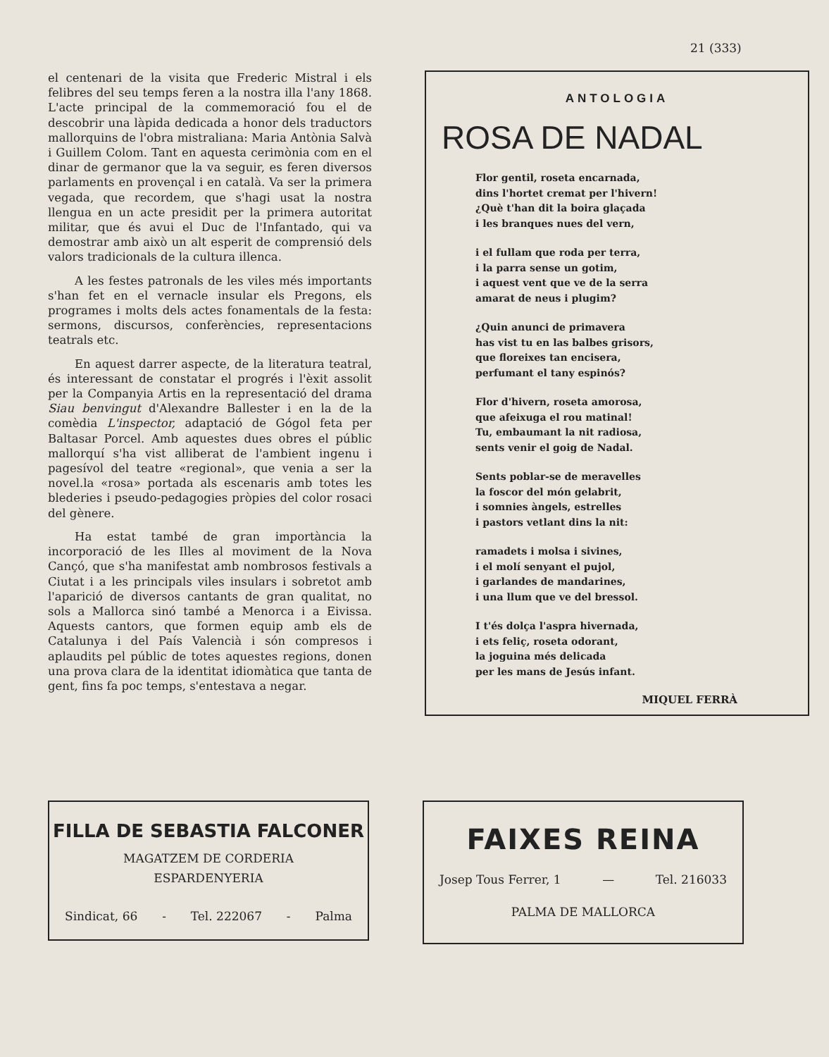21 (333)
el centenari de la visita que Frederic Mistral i els felibres del seu temps feren a la nostra illa l'any 1868. L'acte principal de la commemoració fou el de descobrir una làpida dedicada a honor dels traductors mallorquins de l'obra mistraliana: Maria Antònia Salvà i Guillem Colom. Tant en aquesta cerimònia com en el dinar de germanor que la va seguir, es feren diversos parlaments en provençal i en català. Va ser la primera vegada, que recordem, que s'hagi usat la nostra llengua en un acte presidit per la primera autoritat militar, que és avui el Duc de l'Infantado, qui va demostrar amb això un alt esperit de comprensió dels valors tradicionals de la cultura illenca.
A les festes patronals de les viles més importants s'han fet en el vernacle insular els Pregons, els programes i molts dels actes fonamentals de la festa: sermons, discursos, conferències, representacions teatrals etc.
En aquest darrer aspecte, de la literatura teatral, és interessant de constatar el progrés i l'èxit assolit per la Companyia Artis en la representació del drama Siau benvingut d'Alexandre Ballester i en la de la comèdia L'inspector, adaptació de Gógol feta per Baltasar Porcel. Amb aquestes dues obres el públic mallorquí s'ha vist alliberat de l'ambient ingenu i pagesívol del teatre «regional», que venia a ser la novel.la «rosa» portada als escenaris amb totes les blederies i pseudo-pedagogies pròpies del color rosaci del gènere.
Ha estat també de gran importància la incorporació de les Illes al moviment de la Nova Cançó, que s'ha manifestat amb nombrosos festivals a Ciutat i a les principals viles insulars i sobretot amb l'aparició de diversos cantants de gran qualitat, no sols a Mallorca sinó també a Menorca i a Eivissa. Aquests cantors, que formen equip amb els de Catalunya i del País Valencià i són compresos i aplaudits pel públic de totes aquestes regions, donen una prova clara de la identitat idiomàtica que tanta de gent, fins fa poc temps, s'entestava a negar.
ANTOLOGIA
ROSA DE NADAL
Flor gentil, roseta encarnada,
dins l'hortet cremat per l'hivern!
¿Què t'han dit la boira glaçada
i les branques nues del vern,
i el fullam que roda per terra,
i la parra sense un gotim,
i aquest vent que ve de la serra
amarat de neus i plugim?
¿Quin anunci de primavera
has vist tu en las balbes grisors,
que floreixes tan encisera,
perfumant el tany espinós?
Flor d'hivern, roseta amorosa,
que afeixuga el rou matinal!
Tu, embaumant la nit radiosa,
sents venir el goig de Nadal.
Sents poblar-se de meravelles
la foscor del món gelabrit,
i somnies àngels, estrelles
i pastors vetlant dins la nit:
ramadets i molsa i sivines,
i el molí senyant el pujol,
i garlandes de mandarines,
i una llum que ve del bressol.
I t'és dolça l'aspra hivernada,
i ets feliç, roseta odorant,
la joguina més delicada
per les mans de Jesús infant.
MIQUEL FERRÀ
FILLA DE SEBASTIA FALCONER
MAGATZEM DE CORDERIA
ESPARDENYERIA
Sindicat, 66 - Tel. 222067 - Palma
FAIXES REINA
Josep Tous Ferrer, 1 — Tel. 216033
PALMA DE MALLORCA